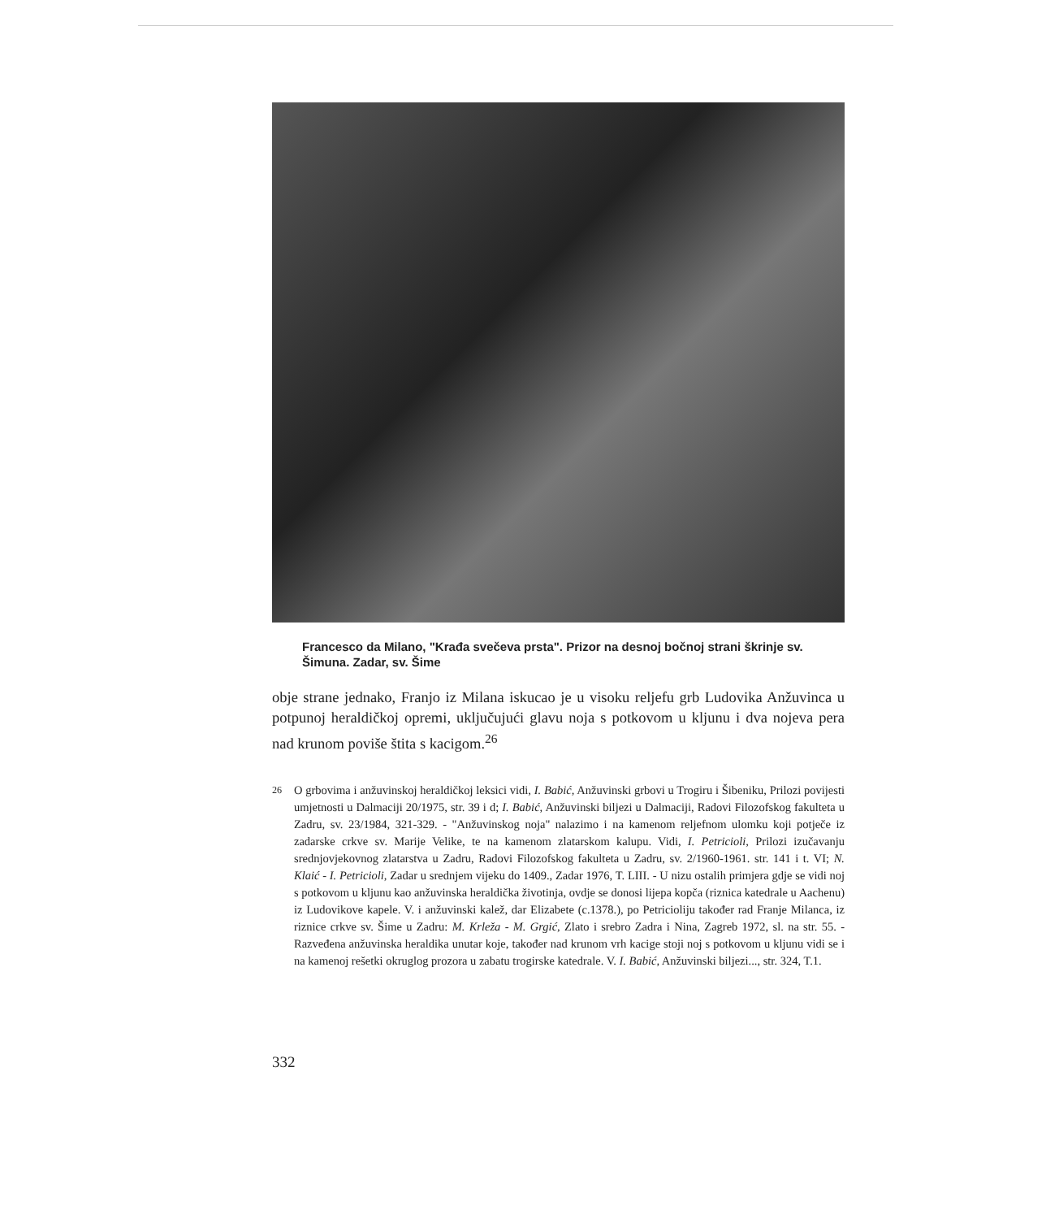Francesco da Milano, "Krađa svečeva prsta". Prizor na desnoj bočnoj strani škrinje sv. Šimuna. Zadar, sv. Šime
obje strane jednako, Franjo iz Milana iskucao je u visoku reljefu grb Ludovika Anžuvinca u potpunoj heraldičkoj opremi, uključujući glavu noja s potkovom u kljunu i dva nojeva pera nad krunom poviše štita s kacigom.<sup>26</sup>
<sup>26</sup> O grbovima i anžuvinskoj heraldičkoj leksici vidi, I. Babić, Anžuvinski grbovi u Trogiru i Šibeniku, Prilozi povijesti umjetnosti u Dalmaciji 20/1975, str. 39 i d; I. Babić, Anžuvinski biljezi u Dalmaciji, Radovi Filozofskog fakulteta u Zadru, sv. 23/1984, 321-329. - "Anžuvinskog noja" nalazimo i na kamenom reljefnom ulomku koji potječe iz zadarske crkve sv. Marije Velike, te na kamenom zlatarskom kalupu. Vidi, I. Petricioli, Prilozi izučavanju srednjovjekovnog zlatarstva u Zadru, Radovi Filozofskog fakulteta u Zadru, sv. 2/1960-1961. str. 141 i t. VI; N. Klaić - I. Petricioli, Zadar u srednjem vijeku do 1409., Zadar 1976, T. LIII. - U nizu ostalih primjera gdje se vidi noj s potkovom u kljunu kao anžuvinska heraldička životinja, ovdje se donosi lijepa kopča (riznica katedrale u Aachenu) iz Ludovikove kapele. V. i anžuvinski kalež, dar Elizabete (c.1378.), po Petricioliju također rad Franje Milanca, iz riznice crkve sv. Šime u Zadru: M. Krleža - M. Grgić, Zlato i srebro Zadra i Nina, Zagreb 1972, sl. na str. 55. - Razveđena anžuvinska heraldika unutar koje, također nad krunom vrh kacige stoji noj s potkovom u kljunu vidi se i na kamenoj rešetki okruglog prozora u zabatu trogirske katedrale. V. I. Babić, Anžuvinski biljezi..., str. 324, T.1.
332